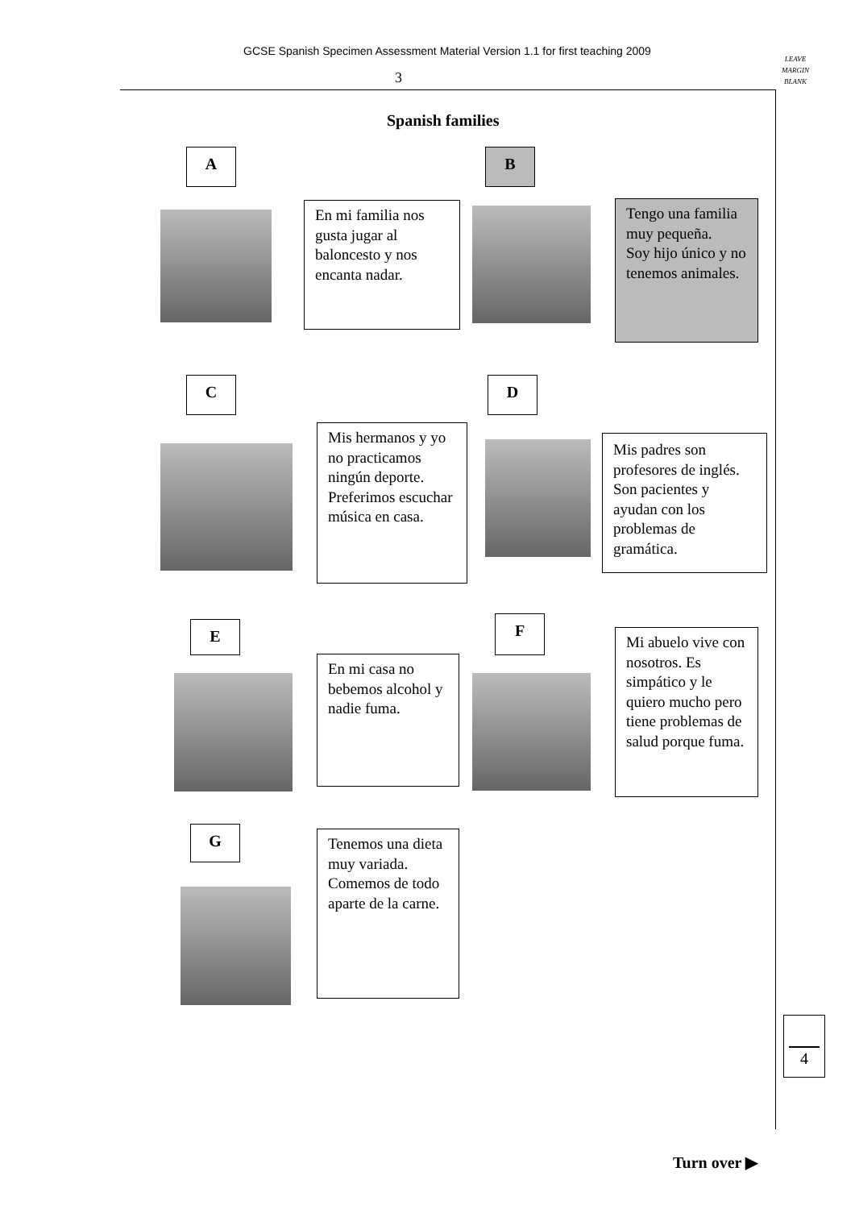GCSE Spanish Specimen Assessment Material Version 1.1 for first teaching 2009
3
LEAVE
MARGIN
BLANK
Spanish families
A
En mi familia nos gusta jugar al baloncesto y nos encanta nadar.
B
Tengo una familia muy pequeña.
Soy hijo único y no tenemos animales.
C
Mis hermanos y yo no practicamos ningún deporte. Preferimos escuchar música en casa.
D
Mis padres son profesores de inglés. Son pacientes y ayudan con los problemas de gramática.
E
En mi casa no bebemos alcohol y nadie fuma.
F
Mi abuelo vive con nosotros. Es simpático y le quiero mucho pero tiene problemas de salud porque fuma.
G
Tenemos una dieta muy variada. Comemos de todo aparte de la carne.
4
Turn over ▶